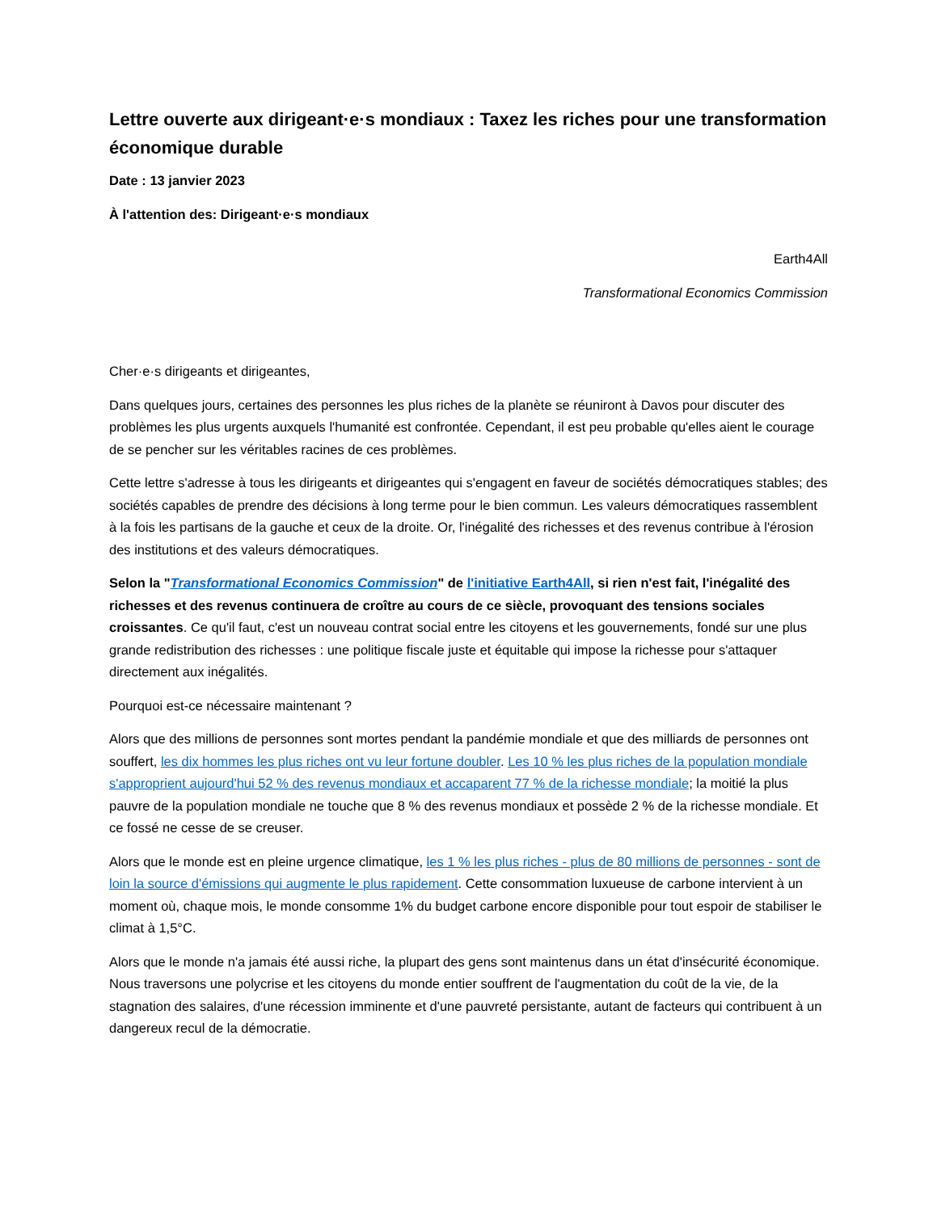Lettre ouverte aux dirigeant·e·s mondiaux : Taxez les riches pour une transformation économique durable
Date : 13 janvier 2023
À l'attention des: Dirigeant·e·s mondiaux
Earth4All
Transformational Economics Commission
Cher·e·s dirigeants et dirigeantes,
Dans quelques jours, certaines des personnes les plus riches de la planète se réuniront à Davos pour discuter des problèmes les plus urgents auxquels l'humanité est confrontée. Cependant, il est peu probable qu'elles aient le courage de se pencher sur les véritables racines de ces problèmes.
Cette lettre s'adresse à tous les dirigeants et dirigeantes qui s'engagent en faveur de sociétés démocratiques stables; des sociétés capables de prendre des décisions à long terme pour le bien commun. Les valeurs démocratiques rassemblent à la fois les partisans de la gauche et ceux de la droite. Or, l'inégalité des richesses et des revenus contribue à l'érosion des institutions et des valeurs démocratiques.
Selon la "Transformational Economics Commission" de l'initiative Earth4All, si rien n'est fait, l'inégalité des richesses et des revenus continuera de croître au cours de ce siècle, provoquant des tensions sociales croissantes. Ce qu'il faut, c'est un nouveau contrat social entre les citoyens et les gouvernements, fondé sur une plus grande redistribution des richesses : une politique fiscale juste et équitable qui impose la richesse pour s'attaquer directement aux inégalités.
Pourquoi est-ce nécessaire maintenant ?
Alors que des millions de personnes sont mortes pendant la pandémie mondiale et que des milliards de personnes ont souffert, les dix hommes les plus riches ont vu leur fortune doubler. Les 10 % les plus riches de la population mondiale s'approprient aujourd'hui 52 % des revenus mondiaux et accaparent 77 % de la richesse mondiale; la moitié la plus pauvre de la population mondiale ne touche que 8 % des revenus mondiaux et possède 2 % de la richesse mondiale. Et ce fossé ne cesse de se creuser.
Alors que le monde est en pleine urgence climatique, les 1 % les plus riches - plus de 80 millions de personnes - sont de loin la source d'émissions qui augmente le plus rapidement. Cette consommation luxueuse de carbone intervient à un moment où, chaque mois, le monde consomme 1% du budget carbone encore disponible pour tout espoir de stabiliser le climat à 1,5°C.
Alors que le monde n'a jamais été aussi riche, la plupart des gens sont maintenus dans un état d'insécurité économique. Nous traversons une polycrise et les citoyens du monde entier souffrent de l'augmentation du coût de la vie, de la stagnation des salaires, d'une récession imminente et d'une pauvreté persistante, autant de facteurs qui contribuent à un dangereux recul de la démocratie.